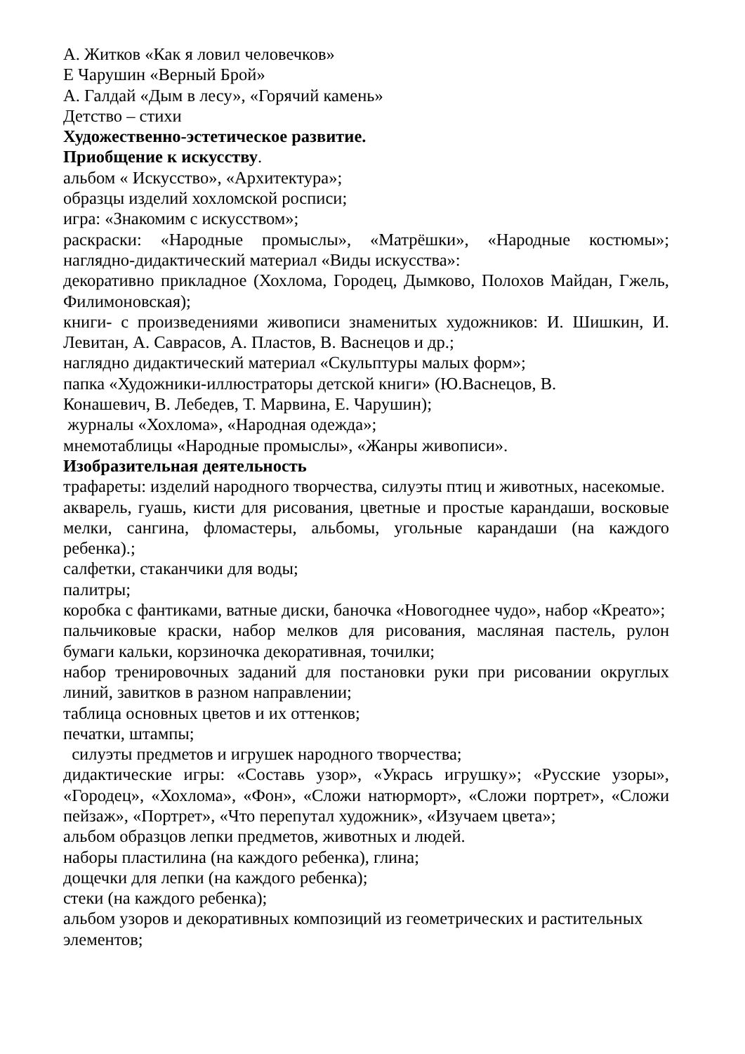А. Житков «Как я ловил человечков»
Е Чарушин «Верный Брой»
А. Галдай «Дым в лесу», «Горячий камень»
Детство – стихи
Художественно-эстетическое развитие.
Приобщение к искусству.
альбом « Искусство», «Архитектура»;
образцы изделий хохломской росписи;
игра: «Знакомим с искусством»;
раскраски: «Народные промыслы», «Матрёшки», «Народные костюмы»;
наглядно-дидактический материал «Виды искусства»:
декоративно прикладное (Хохлома, Городец, Дымково, Полохов Майдан, Гжель, Филимоновская);
книги- с произведениями живописи знаменитых художников: И. Шишкин, И. Левитан, А. Саврасов, А. Пластов, В. Васнецов и др.;
наглядно дидактический материал «Скульптуры малых форм»;
папка «Художники-иллюстраторы детской книги» (Ю.Васнецов, В.
Конашевич, В. Лебедев, Т. Марвина, Е. Чарушин);
журналы «Хохлома», «Народная одежда»;
мнемотаблицы «Народные промыслы», «Жанры живописи».
Изобразительная деятельность
трафареты: изделий народного творчества, силуэты птиц и животных, насекомые.
акварель, гуашь, кисти для рисования, цветные и простые карандаши, восковые мелки, сангина, фломастеры, альбомы, угольные карандаши (на каждого ребенка).;
салфетки, стаканчики для воды;
палитры;
коробка с фантиками, ватные диски, баночка «Новогоднее чудо», набор «Креато»;
пальчиковые краски, набор мелков для рисования, масляная пастель, рулон бумаги кальки, корзиночка декоративная, точилки;
набор тренировочных заданий для постановки руки при рисовании округлых линий, завитков в разном направлении;
таблица основных цветов и их оттенков;
печатки, штампы;
силуэты предметов и игрушек народного творчества;
дидактические игры: «Составь узор», «Укрась игрушку»; «Русские узоры», «Городец», «Хохлома», «Фон», «Сложи натюрморт», «Сложи портрет», «Сложи пейзаж», «Портрет», «Что перепутал художник», «Изучаем цвета»;
альбом образцов лепки предметов, животных и людей.
наборы пластилина (на каждого ребенка), глина;
дощечки для лепки (на каждого ребенка);
стеки (на каждого ребенка);
альбом узоров и декоративных композиций из геометрических и растительных элементов;